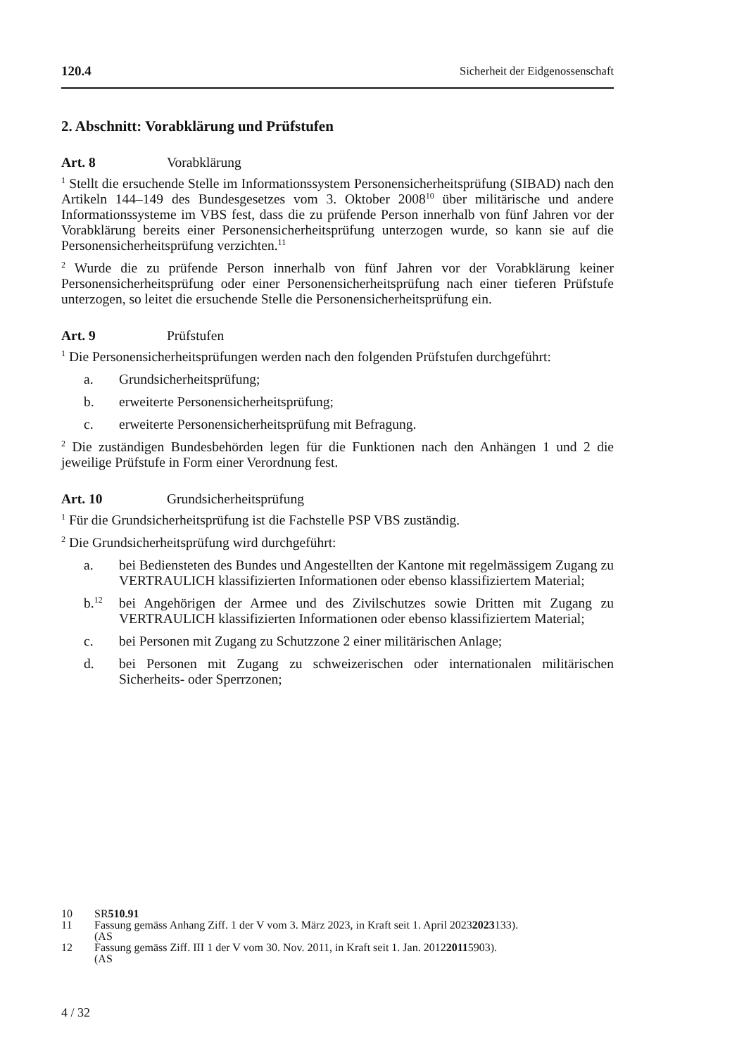120.4 Sicherheit der Eidgenossenschaft
2. Abschnitt: Vorabklärung und Prüfstufen
Art. 8 Vorabklärung
<sup>1</sup> Stellt die ersuchende Stelle im Informationssystem Personensicherheitsprüfung (SIBAD) nach den Artikeln 144–149 des Bundesgesetzes vom 3. Oktober 2008<sup>10</sup> über militärische und andere Informationssysteme im VBS fest, dass die zu prüfende Person innerhalb von fünf Jahren vor der Vorabklärung bereits einer Personensicherheitsprüfung unterzogen wurde, so kann sie auf die Personensicherheitsprüfung verzichten.<sup>11</sup>
<sup>2</sup> Wurde die zu prüfende Person innerhalb von fünf Jahren vor der Vorabklärung keiner Personensicherheitsprüfung oder einer Personensicherheitsprüfung nach einer tieferen Prüfstufe unterzogen, so leitet die ersuchende Stelle die Personensicherheitsprüfung ein.
Art. 9 Prüfstufen
<sup>1</sup> Die Personensicherheitsprüfungen werden nach den folgenden Prüfstufen durchgeführt:
a. Grundsicherheitsprüfung;
b. erweiterte Personensicherheitsprüfung;
c. erweiterte Personensicherheitsprüfung mit Befragung.
<sup>2</sup> Die zuständigen Bundesbehörden legen für die Funktionen nach den Anhängen 1 und 2 die jeweilige Prüfstufe in Form einer Verordnung fest.
Art. 10 Grundsicherheitsprüfung
<sup>1</sup> Für die Grundsicherheitsprüfung ist die Fachstelle PSP VBS zuständig.
<sup>2</sup> Die Grundsicherheitsprüfung wird durchgeführt:
a. bei Bediensteten des Bundes und Angestellten der Kantone mit regelmässigem Zugang zu VERTRAULICH klassifizierten Informationen oder ebenso klassifiziertem Material;
b.<sup>12</sup>
bei Angehörigen der Armee und des Zivilschutzes sowie Dritten mit Zugang zu VERTRAULICH klassifizierten Informationen oder ebenso klassifiziertem Material;
c. bei Personen mit Zugang zu Schutzzone 2 einer militärischen Anlage;
d. bei Personen mit Zugang zu schweizerischen oder internationalen militärischen Sicherheits- oder Sperrzonen;
10 SR 510.91
11 Fassung gemäss Anhang Ziff. 1 der V vom 3. März 2023, in Kraft seit 1. April 2023
(AS 2023 133).
12 Fassung gemäss Ziff. III 1 der V vom 30. Nov. 2011, in Kraft seit 1. Jan. 2012
(AS 2011 5903).
4 / 32